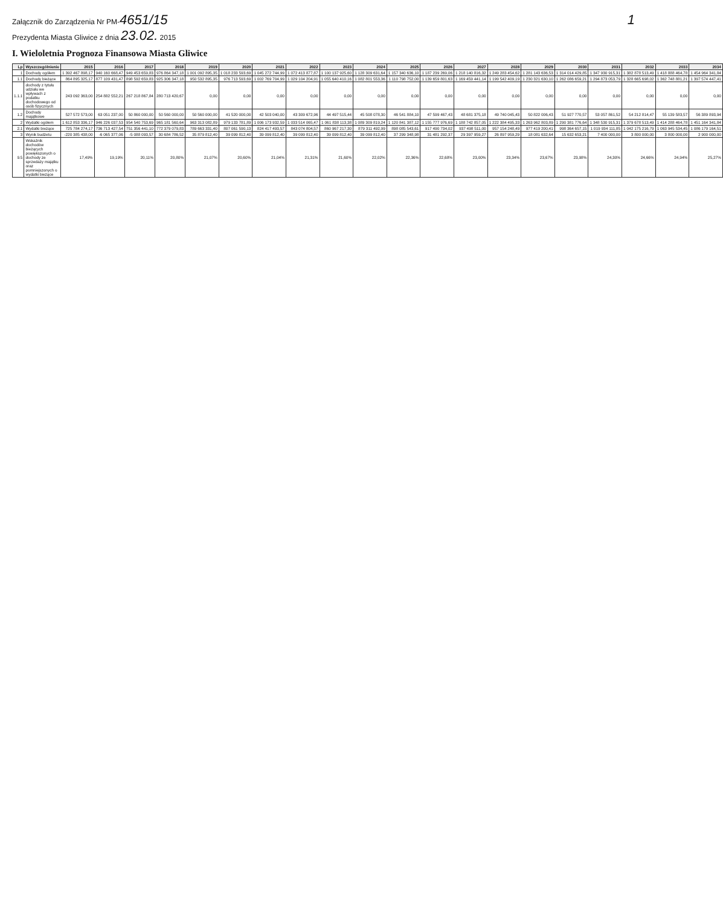Załącznik do Zarządzenia Nr PM-4651/15
Prezydenta Miasta Gliwice z dnia 23.02. 2015
1
I. Wieloletnia Prognoza Finansowa Miasta Gliwice
| Lp | Wyszczególnienie | 2015 | 2016 | 2017 | 2018 | 2019 | 2020 | 2021 | 2022 | 2023 | 2024 | 2025 | 2026 | 2027 | 2028 | 2029 | 2030 | 2031 | 2032 | 2033 | 2034 |
| --- | --- | --- | --- | --- | --- | --- | --- | --- | --- | --- | --- | --- | --- | --- | --- | --- | --- | --- | --- | --- | --- |
| 1 | Dochody ogółem | 1 392 467 898,17 | 940 160 668,47 | 949 453 659,83 | 976 864 347,18 | 1 001 092 895,35 | 1 018 233 593,69 | 1 045 272 744,99 | 1 072 413 877,87 | 1 100 137 925,60 | 1 128 309 631,64 | 1 157 340 636,10 | 1 187 239 269,06 | 1 218 140 816,32 | 1 249 283 454,62 | 1 281 143 636,53 | 1 314 014 429,85 | 1 347 930 915,31 | 1 382 878 513,49 | 1 418 888 464,78 | 1 454 964 341,84 |
| 1.1 | Dochody bieżące | 864 895 325,17 | 877 109 431,47 | 898 592 659,83 | 925 306 347,18 | 950 532 895,35 | 976 713 593,69 | 1 002 769 704,99 | 1 029 104 204,91 | 1 055 640 410,16 | 1 082 801 553,36 | 1 110 798 752,00 | 1 139 659 801,63 | 1 169 459 441,14 | 1 199 542 409,19 | 1 230 321 630,10 | 1 262 086 659,21 | 1 294 873 053,79 | 1 328 665 698,02 | 1 362 748 881,21 | 1 397 574 447,41 |
| 1.1.1 | dochody z tytułu udziału we wpływach z podatku dochodowego od osób fizycznych | 243 092 363,00 | 254 882 552,21 | 267 218 867,84 | 280 713 420,67 | 0,00 | 0,00 | 0,00 | 0,00 | 0,00 | 0,00 | 0,00 | 0,00 | 0,00 | 0,00 | 0,00 | 0,00 | 0,00 | 0,00 | 0,00 | 0,00 |
| 1.2 | Dochody majątkowe | 527 572 573,00 | 63 051 237,00 | 50 860 000,00 | 50 560 000,00 | 50 560 000,00 | 41 520 000,00 | 42 503 040,00 | 43 309 672,96 | 44 497 515,44 | 45 508 078,30 | 46 541 884,10 | 47 599 467,43 | 48 681 375,18 | 49 740 045,43 | 50 822 006,43 | 51 927 770,57 | 53 057 861,52 | 54 212 814,47 | 55 139 583,57 | 56 389 893,94 |
| 2 | Wydatki ogółem | 1 612 853 336,17 | 946 226 037,53 | 954 540 753,69 | 965 181 560,64 | 963 313 082,89 | 979 133 781,89 | 1 006 173 932,59 | 1 033 514 065,47 | 1 061 838 113,38 | 1 089 309 819,24 | 1 120 841 387,12 | 1 155 777 976,69 | 1 188 742 857,05 | 1 222 384 495,33 | 1 263 962 803,89 | 1 290 381 776,64 | 1 348 530 915,31 | 1 379 678 513,49 | 1 414 288 464,78 | 1 451 164 341,84 |
| 2.1 | Wydatki bieżące | 725 784 274,17 | 736 713 427,54 | 751 356 441,10 | 772 379 079,83 | 789 663 331,40 | 807 061 590,13 | 824 417 493,57 | 843 074 804,57 | 860 967 217,30 | 879 311 492,99 | 898 085 543,61 | 917 490 734,02 | 937 498 511,00 | 957 154 248,49 | 977 419 200,41 | 998 364 657,15 | 1 019 934 111,85 | 1 042 175 216,79 | 1 063 945 534,45 | 1 086 179 164,51 |
| 3 | Wynik budżetu | -220 385 438,00 | -6 065 377,06 | -5 088 093,57 | 30 684 786,52 | 35 879 812,40 | 39 099 812,40 | 39 099 812,40 | 39 099 812,40 | 39 099 812,40 | 39 099 812,40 | 37 299 348,98 | 31 481 292,37 | 29 397 959,27 | 26 897 959,29 | 18 081 632,64 | 15 632 653,21 | 7 400 000,00 | 3 800 000,00 | 3 800 000,00 | 2 900 000,00 |
| 9.5 | Wskaźnik dochodów bieżących powiększonych o dochody ze sprzedaży majątku oraz pomniejszonych o wydatki bieżące | 17,49% | 19,19% | 20,11% | 20,80% | 21,07% | 20,60% | 21,04% | 21,31% | 21,60% | 22,02% | 22,36% | 22,68% | 23,00% | 23,34% | 23,67% | 23,98% | 24,30% | 24,66% | 24,94% | 25,27% |